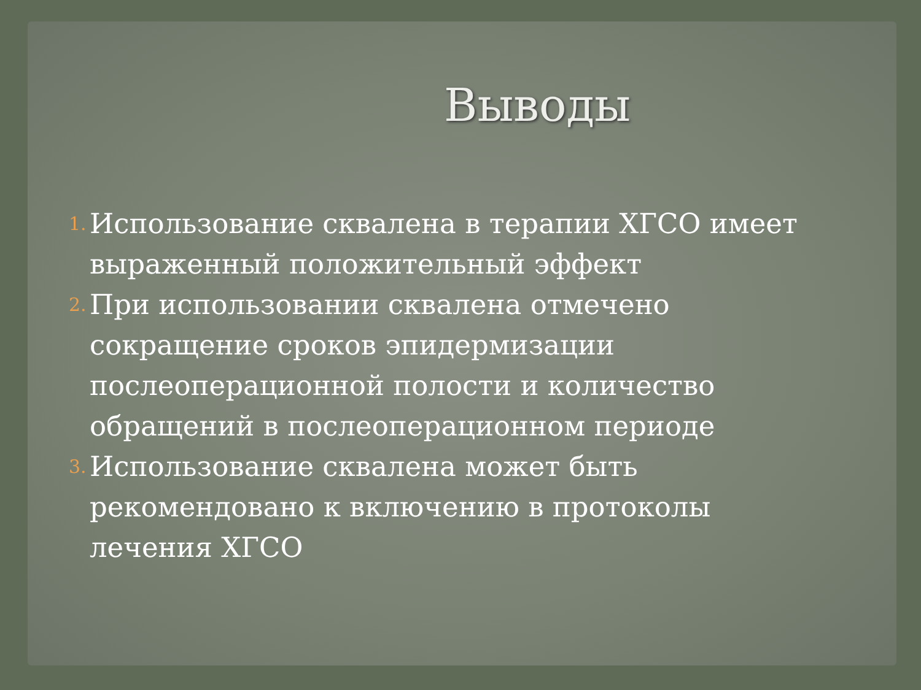Выводы
1. Использование сквалена в терапии ХГСО имеет выраженный положительный эффект
2. При использовании сквалена отмечено сокращение сроков эпидермизации послеоперационной полости и количество обращений в послеоперационном периоде
3. Использование сквалена может быть рекомендовано к включению в протоколы лечения ХГСО